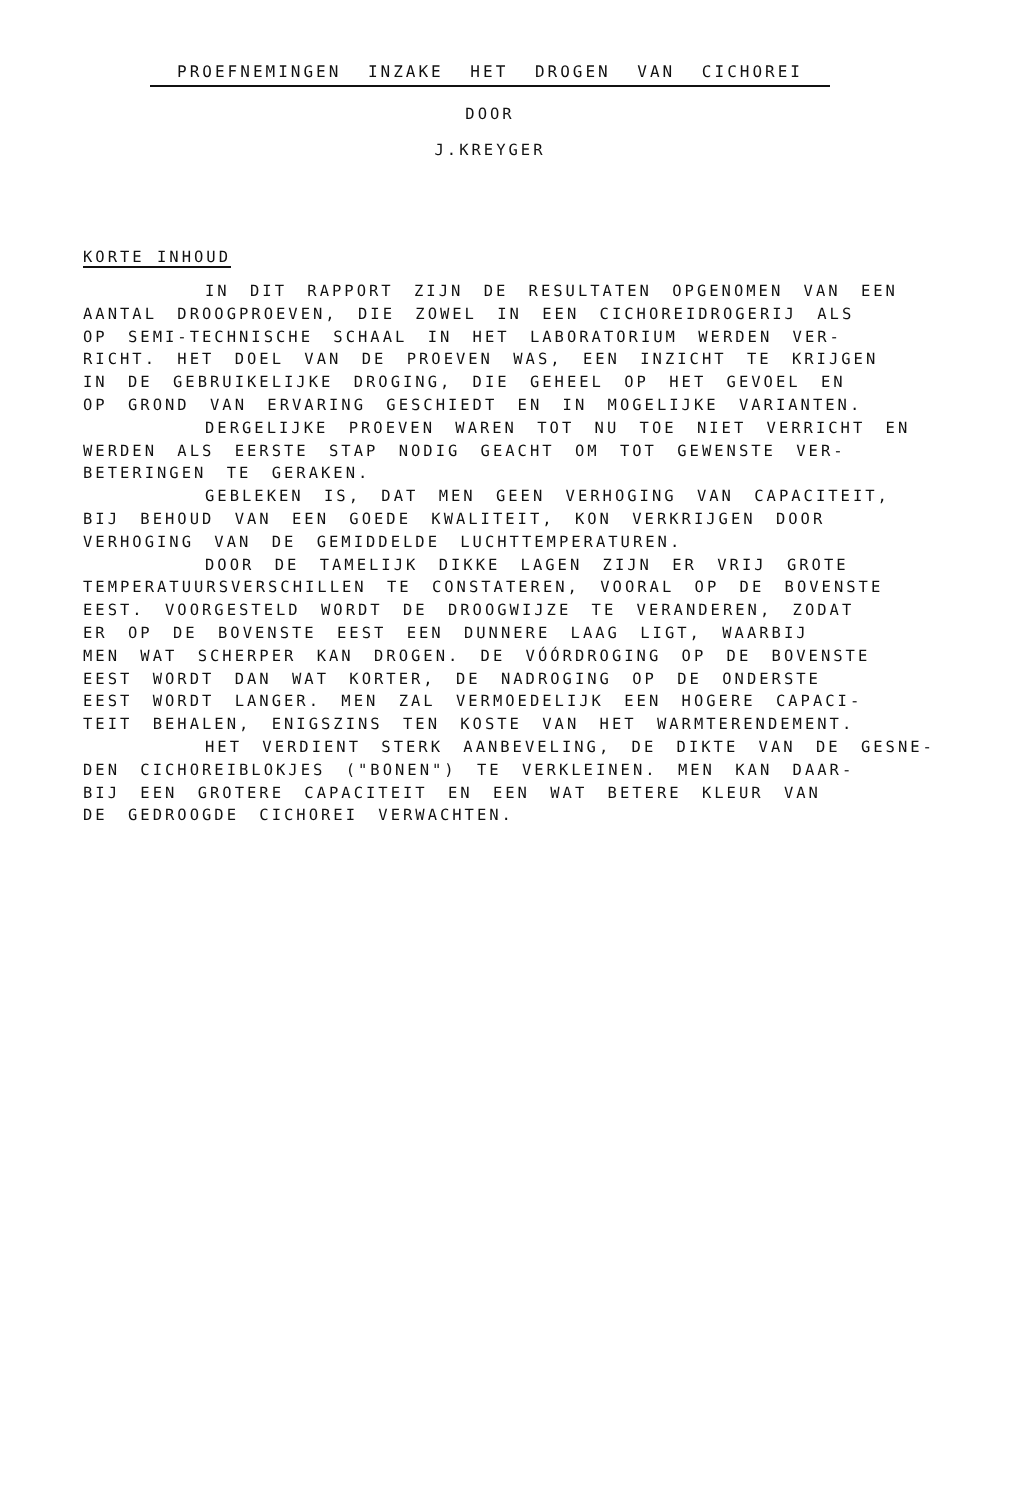PROEFNEMINGEN INZAKE HET DROGEN VAN CICHOREI
DOOR
J.KREYGER
KORTE INHOUD
IN DIT RAPPORT ZIJN DE RESULTATEN OPGENOMEN VAN EEN AANTAL DROOGPROEVEN, DIE ZOWEL IN EEN CICHOREIDROGERIJ ALS OP SEMI-TECHNISCHE SCHAAL IN HET LABORATORIUM WERDEN VER- RICHT. HET DOEL VAN DE PROEVEN WAS, EEN INZICHT TE KRIJGEN IN DE GEBRUIKELIJKE DROGING, DIE GEHEEL OP HET GEVOEL EN OP GROND VAN ERVARING GESCHIEDT EN IN MOGELIJKE VARIANTEN. DERGELIJKE PROEVEN WAREN TOT NU TOE NIET VERRICHT EN WERDEN ALS EERSTE STAP NODIG GEACHT OM TOT GEWENSTE VER- BETERINGEN TE GERAKEN. GEBLEKEN IS, DAT MEN GEEN VERHOGING VAN CAPACITEIT, BIJ BEHOUD VAN EEN GOEDE KWALITEIT, KON VERKRIJGEN DOOR VERHOGING VAN DE GEMIDDELDE LUCHTTEMPERATUREN. DOOR DE TAMELIJK DIKKE LAGEN ZIJN ER VRIJ GROTE TEMPERATUURSVERSCHILLEN TE CONSTATEREN, VOORAL OP DE BOVENSTE EEST. VOORGESTELD WORDT DE DROOGWIJZE TE VERANDEREN, ZODAT ER OP DE BOVENSTE EEST EEN DUNNERE LAAG LIGT, WAARBIJ MEN WAT SCHERPER KAN DROGEN. DE VÓÓRDROGING OP DE BOVENSTE EEST WORDT DAN WAT KORTER, DE NADROGING OP DE ONDERSTE EEST WORDT LANGER. MEN ZAL VERMOEDELIJK EEN HOGERE CAPACI- TEIT BEHALEN, ENIGSZINS TEN KOSTE VAN HET WARMTERENDEMENT. HET VERDIENT STERK AANBEVELING, DE DIKTE VAN DE GESNE- DEN CICHOREIBLOKJES ("BONEN") TE VERKLEINEN. MEN KAN DAAR- BIJ EEN GROTERE CAPACITEIT EN EEN WAT BETERE KLEUR VAN DE GEDROOGDE CICHOREI VERWACHTEN.